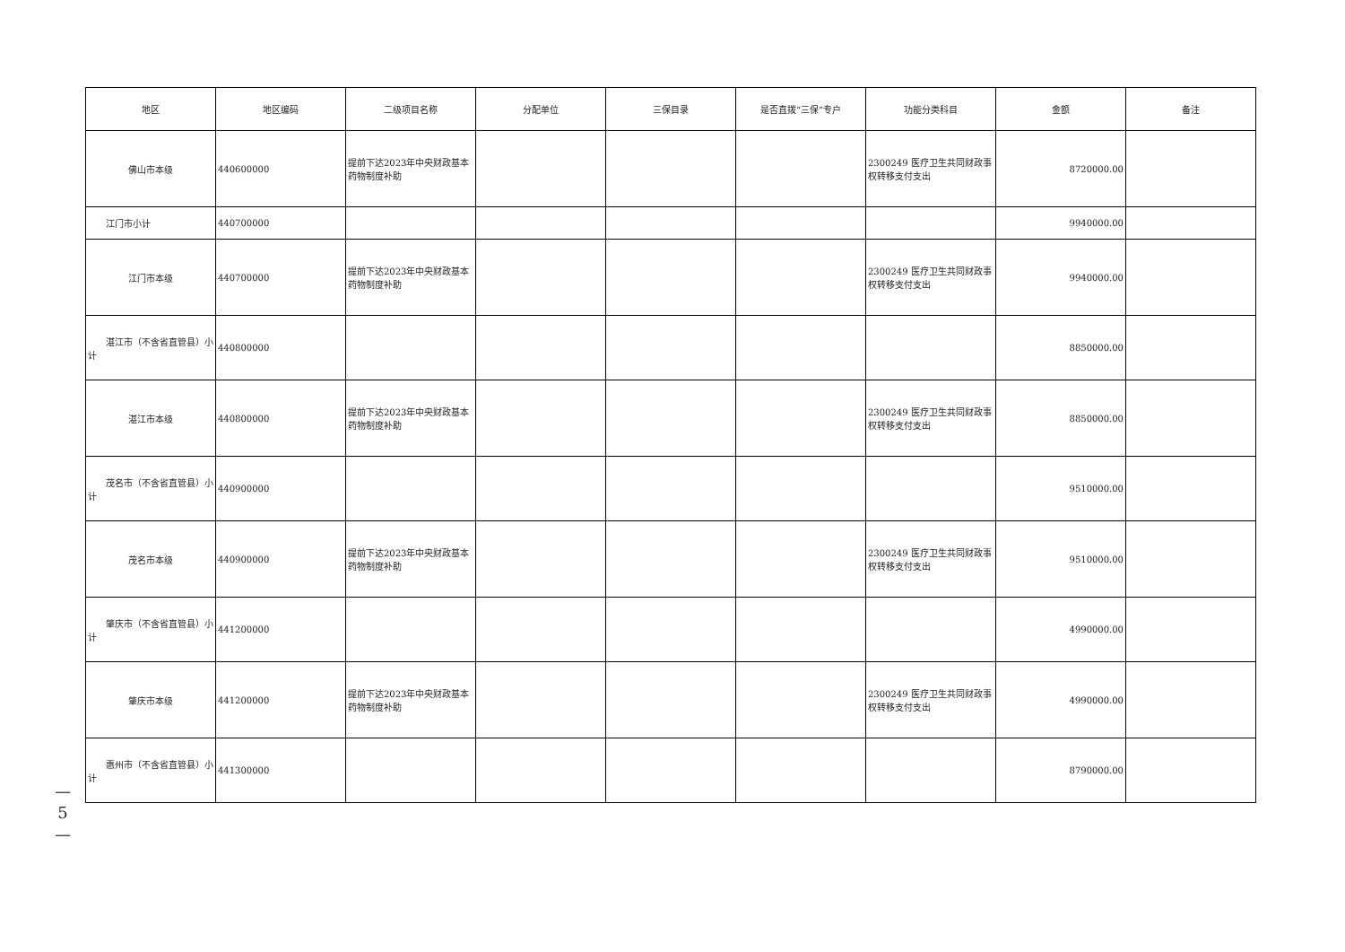| 地区 | 地区编码 | 二级项目名称 | 分配单位 | 三保目录 | 是否直拨“三保”专户 | 功能分类科目 | 金额 | 备注 |
| --- | --- | --- | --- | --- | --- | --- | --- | --- |
| 佛山市本级 | 440600000 | 提前下达2023年中央财政基本药物制度补助 | | | | 2300249 医疗卫生共同财政事权转移支付支出 | 8720000.00 | |
| 江门市小计 | 440700000 | | | | | | 9940000.00 | |
| 江门市本级 | 440700000 | 提前下达2023年中央财政基本药物制度补助 | | | | 2300249 医疗卫生共同财政事权转移支付支出 | 9940000.00 | |
| 湛江市（不含省直管县）小计 | 440800000 | | | | | | 8850000.00 | |
| 湛江市本级 | 440800000 | 提前下达2023年中央财政基本药物制度补助 | | | | 2300249 医疗卫生共同财政事权转移支付支出 | 8850000.00 | |
| 茂名市（不含省直管县）小计 | 440900000 | | | | | | 9510000.00 | |
| 茂名市本级 | 440900000 | 提前下达2023年中央财政基本药物制度补助 | | | | 2300249 医疗卫生共同财政事权转移支付支出 | 9510000.00 | |
| 肇庆市（不含省直管县）小计 | 441200000 | | | | | | 4990000.00 | |
| 肇庆市本级 | 441200000 | 提前下达2023年中央财政基本药物制度补助 | | | | 2300249 医疗卫生共同财政事权转移支付支出 | 4990000.00 | |
| 惠州市（不含省直管县）小计 | 441300000 | | | | | | 8790000.00 | |
—
5
—